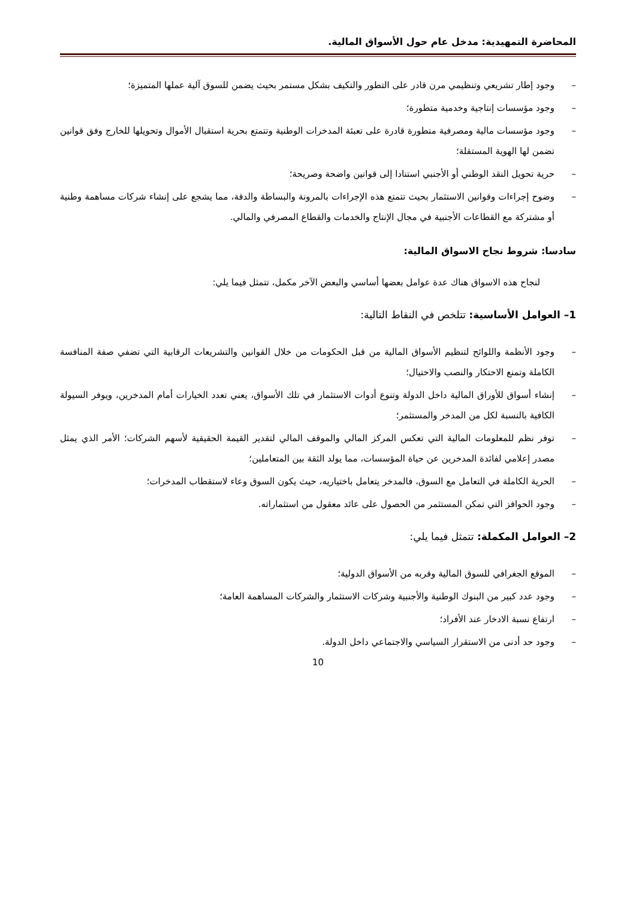المحاضرة التمهيدية: مدخل عام حول الأسواق المالية.
– وجود إطار تشريعي وتنظيمي مرن قادر على التطور والتكيف بشكل مستمر بحيث يضمن للسوق آلية عملها المتميزة؛
– وجود مؤسسات إنتاجية وخدمية متطورة؛
– وجود مؤسسات مالية ومصرفية متطورة قادرة على تعبئة المدخرات الوطنية وتتمتع بحرية استقبال الأموال وتحويلها للخارج وفق قوانين تضمن لها الهوية المستقلة؛
– حرية تحويل النقد الوطني أو الأجنبي استنادا إلى قوانين واضحة وصريحة؛
– وضوح إجراءات وقوانين الاستثمار بحيث تتمتع هذه الإجراءات بالمرونة والبساطة والدقة، مما يشجع على إنشاء شركات مساهمة وطنية أو مشتركة مع القطاعات الأجنبية في مجال الإنتاج والخدمات والقطاع المصرفي والمالي.
سادسا: شروط نجاح الاسواق المالية:
لنجاح هذه الاسواق هناك عدة عوامل بعضها أساسي والبعض الآخر مكمل، تتمثل فيما يلي:
1– العوامل الأساسية: تتلخص في النقاط التالية:
– وجود الأنظمة واللوائح لتنظيم الأسواق المالية من قبل الحكومات من خلال القوانين والتشريعات الرقابية التي تضفي صفة المنافسة الكاملة وتمنع الاحتكار والنصب والاحتيال؛
– إنشاء أسواق للأوراق المالية داخل الدولة وتنوع أدوات الاستثمار في تلك الأسواق، يعني تعدد الخيارات أمام المدخرين، ويوفر السيولة الكافية بالنسبة لكل من المدخر والمستثمر؛
– توفر نظم للمعلومات المالية التي تعكس المركز المالي والموقف المالي لتقدير القيمة الحقيقية لأسهم الشركات؛ الأمر الذي يمثل مصدر إعلامي لفائدة المدخرين عن حياة المؤسسات، مما يولد الثقة بين المتعاملين؛
– الحرية الكاملة في التعامل مع السوق، فالمدخر يتعامل باختياريه، حيث يكون السوق وعاء لاستقطاب المدخرات؛
– وجود الحوافز التي تمكن المستثمر من الحصول على عائد معقول من استثماراته.
2– العوامل المكملة: تتمثل فيما يلي:
– الموقع الجغرافي للسوق المالية وقربه من الأسواق الدولية؛
– وجود عدد كبير من البنوك الوطنية والأجنبية وشركات الاستثمار والشركات المساهمة العامة؛
– ارتفاع نسبة الادخار عند الأفراد؛
– وجود حد أدنى من الاستقرار السياسي والاجتماعي داخل الدولة.
10